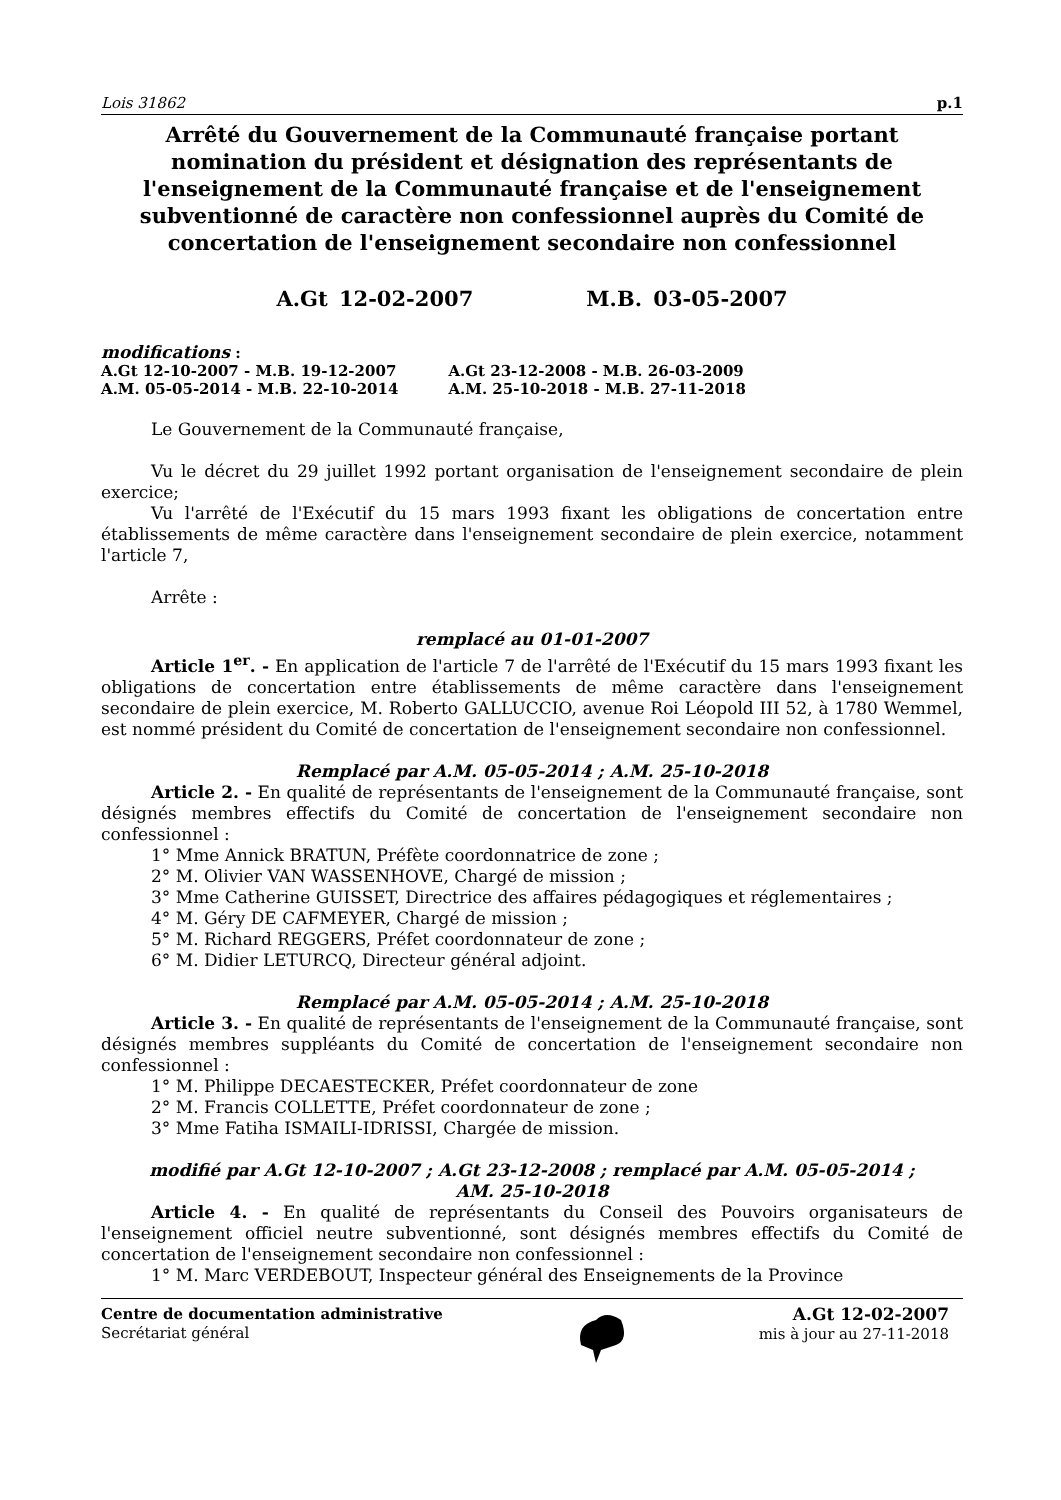Lois 31862 p.1
Arrêté du Gouvernement de la Communauté française portant nomination du président et désignation des représentants de l'enseignement de la Communauté française et de l'enseignement subventionné de caractère non confessionnel auprès du Comité de concertation de l'enseignement secondaire non confessionnel
A.Gt 12-02-2007 M.B. 03-05-2007
modifications :
| A.Gt 12-10-2007 - M.B. 19-12-2007 | A.Gt 23-12-2008 - M.B. 26-03-2009 |
| A.M. 05-05-2014 - M.B. 22-10-2014 | A.M. 25-10-2018 - M.B. 27-11-2018 |
Le Gouvernement de la Communauté française,
Vu le décret du 29 juillet 1992 portant organisation de l'enseignement secondaire de plein exercice;
Vu l'arrêté de l'Exécutif du 15 mars 1993 fixant les obligations de concertation entre établissements de même caractère dans l'enseignement secondaire de plein exercice, notamment l'article 7,
Arrête :
remplacé au 01-01-2007
Article 1<sup>er</sup>. - En application de l'article 7 de l'arrêté de l'Exécutif du 15 mars 1993 fixant les obligations de concertation entre établissements de même caractère dans l'enseignement secondaire de plein exercice, M. Roberto GALLUCCIO, avenue Roi Léopold III 52, à 1780 Wemmel, est nommé président du Comité de concertation de l'enseignement secondaire non confessionnel.
Remplacé par A.M. 05-05-2014 ; A.M. 25-10-2018
Article 2. - En qualité de représentants de l'enseignement de la Communauté française, sont désignés membres effectifs du Comité de concertation de l'enseignement secondaire non confessionnel :
1° Mme Annick BRATUN, Préfète coordonnatrice de zone ;
2° M. Olivier VAN WASSENHOVE, Chargé de mission ;
3° Mme Catherine GUISSET, Directrice des affaires pédagogiques et réglementaires ;
4° M. Géry DE CAFMEYER, Chargé de mission ;
5° M. Richard REGGERS, Préfet coordonnateur de zone ;
6° M. Didier LETURCQ, Directeur général adjoint.
Remplacé par A.M. 05-05-2014 ; A.M. 25-10-2018
Article 3. - En qualité de représentants de l'enseignement de la Communauté française, sont désignés membres suppléants du Comité de concertation de l'enseignement secondaire non confessionnel :
1° M. Philippe DECAESTECKER, Préfet coordonnateur de zone
2° M. Francis COLLETTE, Préfet coordonnateur de zone ;
3° Mme Fatiha ISMAILI-IDRISSI, Chargée de mission.
modifié par A.Gt 12-10-2007 ; A.Gt 23-12-2008 ; remplacé par A.M. 05-05-2014 ;
AM. 25-10-2018
Article 4. - En qualité de représentants du Conseil des Pouvoirs organisateurs de l'enseignement officiel neutre subventionné, sont désignés membres effectifs du Comité de concertation de l'enseignement secondaire non confessionnel :
1° M. Marc VERDEBOUT, Inspecteur général des Enseignements de la Province
Centre de documentation administrative
Secrétariat général
A.Gt 12-02-2007
mis à jour au 27-11-2018